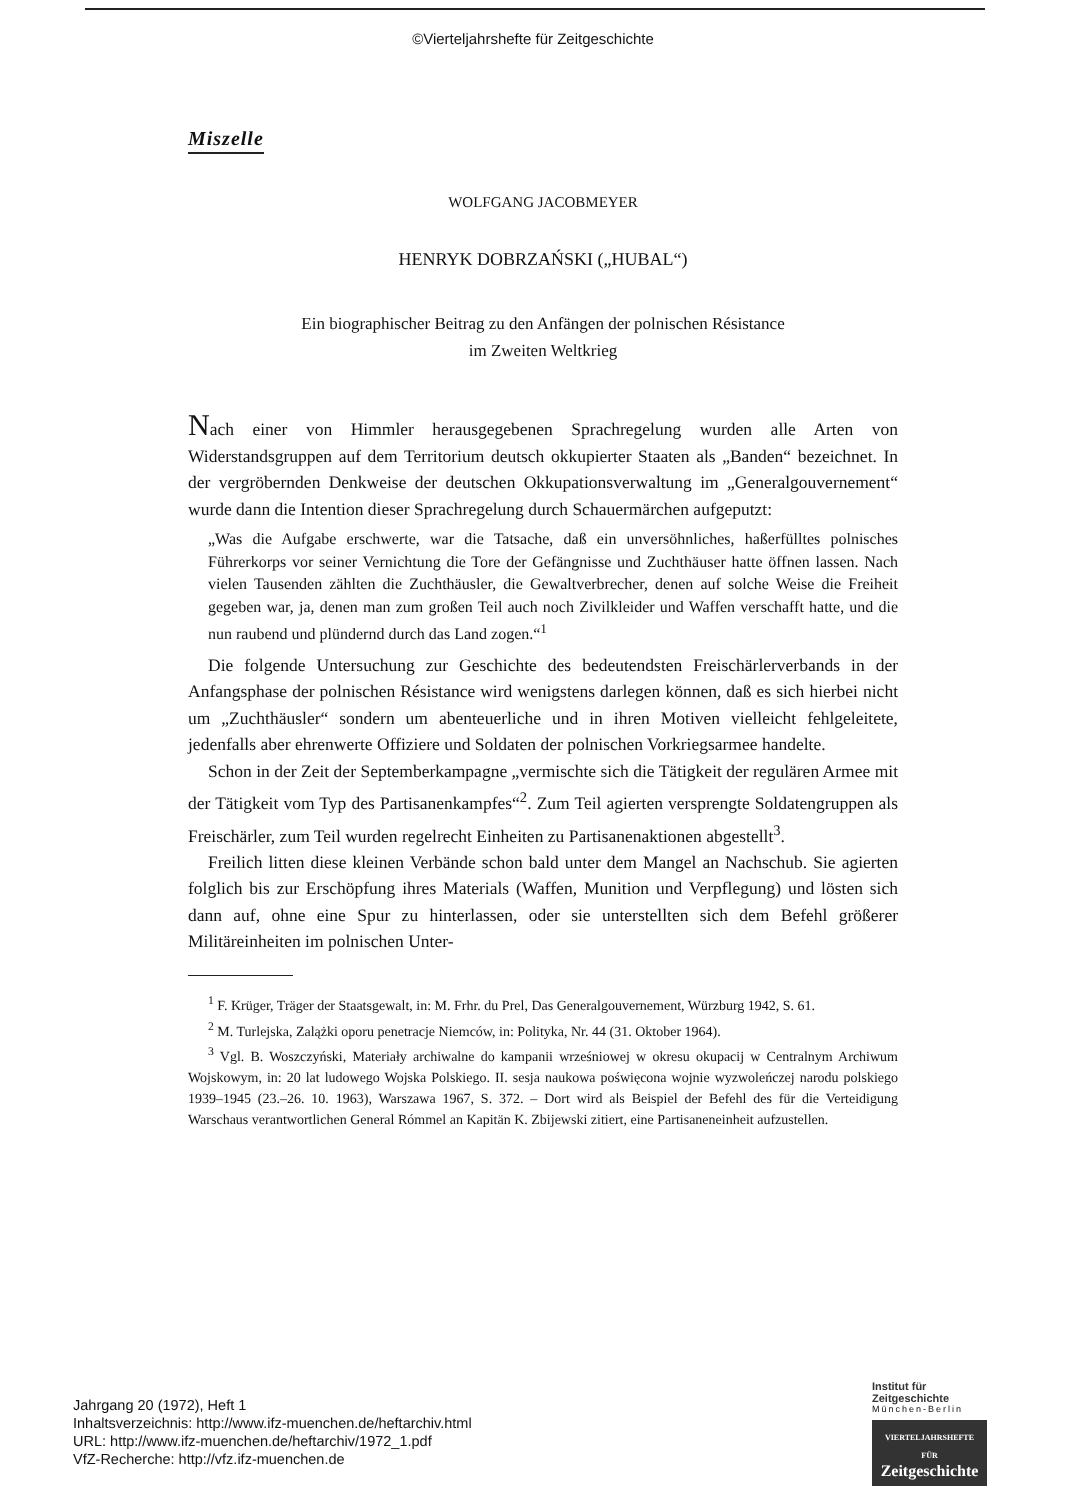©Vierteljahrshefte für Zeitgeschichte
Miszelle
WOLFGANG JACOBMEYER
HENRYK DOBRZAŃSKI („HUBAL“)
Ein biographischer Beitrag zu den Anfängen der polnischen Résistance
im Zweiten Weltkrieg
Nach einer von Himmler herausgegebenen Sprachregelung wurden alle Arten von Widerstandsgruppen auf dem Territorium deutsch okkupierter Staaten als „Banden“ bezeichnet. In der vergröbernden Denkweise der deutschen Okkupationsverwaltung im „Generalgouvernement“ wurde dann die Intention dieser Sprachregelung durch Schauermärchen aufgeputzt:
„Was die Aufgabe erschwerte, war die Tatsache, daß ein unversöhnliches, haßerfülltes polnisches Führerkorps vor seiner Vernichtung die Tore der Gefängnisse und Zuchthäuser hatte öffnen lassen. Nach vielen Tausenden zählten die Zuchthäusler, die Gewaltverbrecher, denen auf solche Weise die Freiheit gegeben war, ja, denen man zum großen Teil auch noch Zivilkleider und Waffen verschafft hatte, und die nun raubend und plündernd durch das Land zogen.“<sup>1</sup>
Die folgende Untersuchung zur Geschichte des bedeutendsten Freischärlerverbands in der Anfangsphase der polnischen Résistance wird wenigstens darlegen können, daß es sich hierbei nicht um „Zuchthäusler“ sondern um abenteuerliche und in ihren Motiven vielleicht fehlgeleitete, jedenfalls aber ehrenwerte Offiziere und Soldaten der polnischen Vorkriegsarmee handelte.
Schon in der Zeit der Septemberkampagne „vermischte sich die Tätigkeit der regulären Armee mit der Tätigkeit vom Typ des Partisanenkampfes“<sup>2</sup>. Zum Teil agierten versprengte Soldatengruppen als Freischärler, zum Teil wurden regelrecht Einheiten zu Partisanenaktionen abgestellt<sup>3</sup>.
Freilich litten diese kleinen Verbände schon bald unter dem Mangel an Nachschub. Sie agierten folglich bis zur Erschöpfung ihres Materials (Waffen, Munition und Verpflegung) und lösten sich dann auf, ohne eine Spur zu hinterlassen, oder sie unterstellten sich dem Befehl größerer Militäreinheiten im polnischen Unter-
<sup>1</sup> F. Krüger, Träger der Staatsgewalt, in: M. Frhr. du Prel, Das Generalgouvernement, Würzburg 1942, S. 61.
<sup>2</sup> M. Turlejska, Zalążki oporu penetracje Niemców, in: Polityka, Nr. 44 (31. Oktober 1964).
<sup>3</sup> Vgl. B. Woszczyński, Materiały archiwalne do kampanii wrześniowej w okresu okupacij w Centralnym Archiwum Wojskowym, in: 20 lat ludowego Wojska Polskiego. II. sesja naukowa poświęcona wojnie wyzwoleńczej narodu polskiego 1939–1945 (23.–26. 10. 1963), Warszawa 1967, S. 372. – Dort wird als Beispiel der Befehl des für die Verteidigung Warschaus verantwortlichen General Rómmel an Kapitän K. Zbijewski zitiert, eine Partisaneneinheit aufzustellen.
Jahrgang 20 (1972), Heft 1
Inhaltsverzeichnis: http://www.ifz-muenchen.de/heftarchiv.html
URL: http://www.ifz-muenchen.de/heftarchiv/1972_1.pdf
VfZ-Recherche: http://vfz.ifz-muenchen.de
Institut für
Zeitgeschichte
München-Berlin
VIERTELJAHRSHEFTE FÜR
Zeitgeschichte